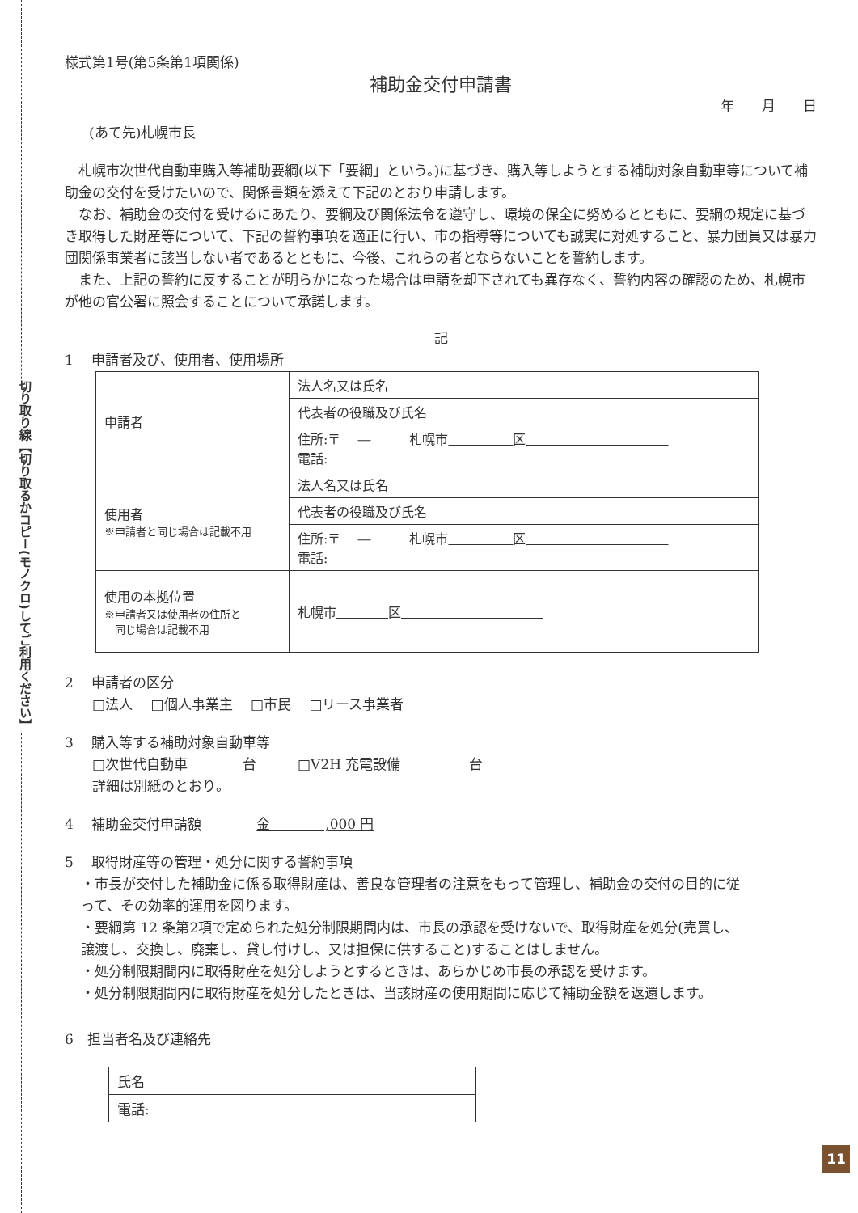切り取り線【切り取るかコピー(モノクロ)してご利用ください】
様式第1号(第5条第1項関係)
補助金交付申請書
年　　月　　日
(あて先)札幌市長
　札幌市次世代自動車購入等補助要綱(以下「要綱」という。)に基づき、購入等しようとする補助対象自動車等について補助金の交付を受けたいので、関係書類を添えて下記のとおり申請します。
　なお、補助金の交付を受けるにあたり、要綱及び関係法令を遵守し、環境の保全に努めるとともに、要綱の規定に基づき取得した財産等について、下記の誓約事項を適正に行い、市の指導等についても誠実に対処すること、暴力団員又は暴力団関係事業者に該当しない者であるとともに、今後、これらの者とならないことを誓約します。
　また、上記の誓約に反することが明らかになった場合は申請を却下されても異存なく、誓約内容の確認のため、札幌市が他の官公署に照会することについて承諾します。
記
1　 申請者及び、使用者、使用場所
| 申請者 | 法人名又は氏名 |
| | 代表者の役職及び氏名 |
| | 住所:〒 ― 札幌市 区 電話: |
| 使用者 ※申請者と同じ場合は記載不用 | 法人名又は氏名 |
| | 代表者の役職及び氏名 |
| | 住所:〒 ― 札幌市 区 電話: |
| 使用の本拠位置 ※申請者又は使用者の住所と 同じ場合は記載不用 | 札幌市 区 |
2　 申請者の区分
　　□法人　 □個人事業主　 □市民　 □リース事業者
3　 購入等する補助対象自動車等
　　□次世代自動車　　　　台　　　□V2H 充電設備　　　　　台
　　詳細は別紙のとおり。
4　 補助金交付申請額　　　　金　　　　,000 円
5　 取得財産等の管理・処分に関する誓約事項
・市長が交付した補助金に係る取得財産は、善良な管理者の注意をもって管理し、補助金の交付の目的に従って、その効率的運用を図ります。
・要綱第 12 条第2項で定められた処分制限期間内は、市長の承認を受けないで、取得財産を処分(売買し、譲渡し、交換し、廃棄し、貸し付けし、又は担保に供すること)することはしません。
・処分制限期間内に取得財産を処分しようとするときは、あらかじめ市長の承認を受けます。
・処分制限期間内に取得財産を処分したときは、当該財産の使用期間に応じて補助金額を返還します。
6　担当者名及び連絡先
| 氏名 |
| 電話: |
11